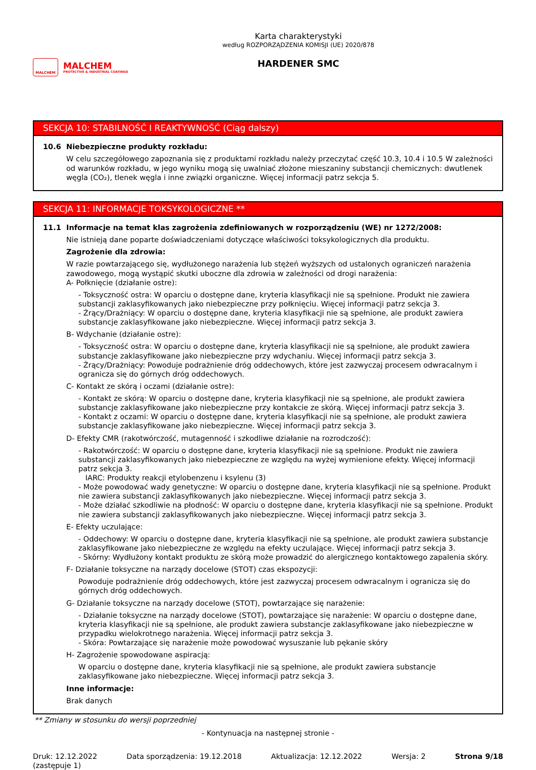MALCHEM
MALCHEM
PROTECTIVE & INDUSTRIAL COATINGS
Karta charakterystyki
według ROZPORZĄDZENIA KOMISJI (UE) 2020/878
HARDENER SMC
SEKCJA 10: STABILNOŚĆ I REAKTYWNOŚĆ (Ciąg dalszy)
10.6 Niebezpieczne produkty rozkładu:
W celu szczegółowego zapoznania się z produktami rozkładu należy przeczytać część 10.3, 10.4 i 10.5 W zależności od warunków rozkładu, w jego wyniku mogą się uwalniać złożone mieszaniny substancji chemicznych: dwutlenek węgla (CO₂), tlenek węgla i inne związki organiczne. Więcej informacji patrz sekcja 5.
SEKCJA 11: INFORMACJE TOKSYKOLOGICZNE **
11.1 Informacje na temat klas zagrożenia zdefiniowanych w rozporządzeniu (WE) nr 1272/2008:
Nie istnieją dane poparte doświadczeniami dotyczące właściwości toksykologicznych dla produktu.
Zagrożenie dla zdrowia:
W razie powtarzającego się, wydłużonego narażenia lub stężeń wyższych od ustalonych ograniczeń narażenia zawodowego, mogą wystąpić skutki uboczne dla zdrowia w zależności od drogi narażenia:
A- Połknięcie (działanie ostre):
- Toksyczność ostra: W oparciu o dostępne dane, kryteria klasyfikacji nie są spełnione. Produkt nie zawiera substancji zaklasyfikowanych jako niebezpieczne przy połknięciu. Więcej informacji patrz sekcja 3.
- Żrący/Drażniący: W oparciu o dostępne dane, kryteria klasyfikacji nie są spełnione, ale produkt zawiera substancje zaklasyfikowane jako niebezpieczne. Więcej informacji patrz sekcja 3.
B- Wdychanie (działanie ostre):
- Toksyczność ostra: W oparciu o dostępne dane, kryteria klasyfikacji nie są spełnione, ale produkt zawiera substancje zaklasyfikowane jako niebezpieczne przy wdychaniu. Więcej informacji patrz sekcja 3.
- Żrący/Drażniący: Powoduje podrażnienie dróg oddechowych, które jest zazwyczaj procesem odwracalnym i ogranicza się do górnych dróg oddechowych.
C- Kontakt ze skórą i oczami (działanie ostre):
- Kontakt ze skórą: W oparciu o dostępne dane, kryteria klasyfikacji nie są spełnione, ale produkt zawiera substancje zaklasyfikowane jako niebezpieczne przy kontakcie ze skórą. Więcej informacji patrz sekcja 3.
- Kontakt z oczami: W oparciu o dostępne dane, kryteria klasyfikacji nie są spełnione, ale produkt zawiera substancje zaklasyfikowane jako niebezpieczne. Więcej informacji patrz sekcja 3.
D- Efekty CMR (rakotwórczość, mutagenność i szkodliwe działanie na rozrodczość):
- Rakotwórczość: W oparciu o dostępne dane, kryteria klasyfikacji nie są spełnione. Produkt nie zawiera substancji zaklasyfikowanych jako niebezpieczne ze względu na wyżej wymienione efekty. Więcej informacji patrz sekcja 3.
IARC: Produkty reakcji etylobenzenu i ksylenu (3)
- Może powodować wady genetyczne: W oparciu o dostępne dane, kryteria klasyfikacji nie są spełnione. Produkt nie zawiera substancji zaklasyfikowanych jako niebezpieczne. Więcej informacji patrz sekcja 3.
- Może działać szkodliwie na płodność: W oparciu o dostępne dane, kryteria klasyfikacji nie są spełnione. Produkt nie zawiera substancji zaklasyfikowanych jako niebezpieczne. Więcej informacji patrz sekcja 3.
E- Efekty uczulające:
- Oddechowy: W oparciu o dostępne dane, kryteria klasyfikacji nie są spełnione, ale produkt zawiera substancje zaklasyfikowane jako niebezpieczne ze względu na efekty uczulające. Więcej informacji patrz sekcja 3.
- Skórny: Wydłużony kontakt produktu ze skórą może prowadzić do alergicznego kontaktowego zapalenia skóry.
F- Działanie toksyczne na narządy docelowe (STOT) czas ekspozycji:
Powoduje podrażnienie dróg oddechowych, które jest zazwyczaj procesem odwracalnym i ogranicza się do górnych dróg oddechowych.
G- Działanie toksyczne na narządy docelowe (STOT), powtarzające się narażenie:
- Działanie toksyczne na narządy docelowe (STOT), powtarzające się narażenie: W oparciu o dostępne dane, kryteria klasyfikacji nie są spełnione, ale produkt zawiera substancje zaklasyfikowane jako niebezpieczne w przypadku wielokrotnego narażenia. Więcej informacji patrz sekcja 3.
- Skóra: Powtarzające się narażenie może powodować wysuszanie lub pękanie skóry
H- Zagrożenie spowodowane aspiracją:
W oparciu o dostępne dane, kryteria klasyfikacji nie są spełnione, ale produkt zawiera substancje zaklasyfikowane jako niebezpieczne. Więcej informacji patrz sekcja 3.
Inne informacje:
Brak danych
** Zmiany w stosunku do wersji poprzedniej
- Kontynuacja na następnej stronie -
Druk: 12.12.2022
(zastępuje 1)
Data sporządzenia: 19.12.2018 Aktualizacja: 12.12.2022 Wersja: 2 Strona 9/18